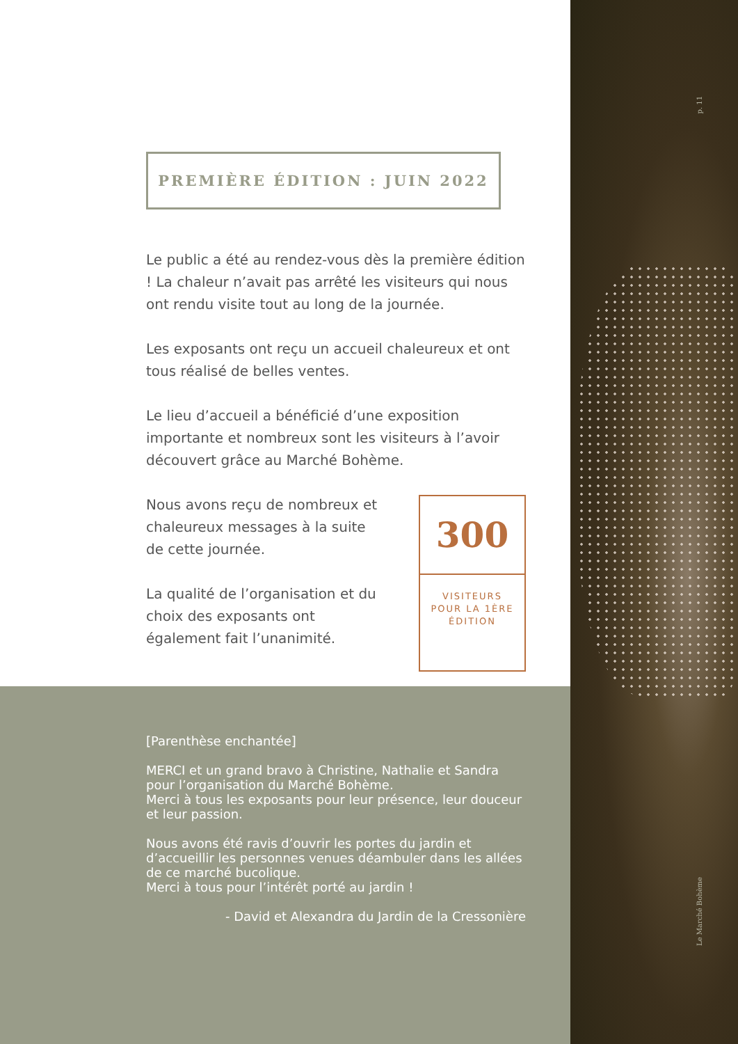p. 11
Le Marché Bohème
PREMIÈRE ÉDITION : JUIN 2022
Le public a été au rendez-vous dès la première édition ! La chaleur n’avait pas arrêté les visiteurs qui nous ont rendu visite tout au long de la journée.
Les exposants ont reçu un accueil chaleureux et ont tous réalisé de belles ventes.
Le lieu d’accueil a bénéficié d’une exposition importante et nombreux sont les visiteurs à l’avoir découvert grâce au Marché Bohème.
Nous avons reçu de nombreux et chaleureux messages à la suite de cette journée.
La qualité de l’organisation et du choix des exposants ont également fait l’unanimité.
300
VISITEURS
POUR LA 1ÈRE
ÉDITION
[Parenthèse enchantée]
MERCI et un grand bravo à Christine, Nathalie et Sandra pour l’organisation du Marché Bohème.
Merci à tous les exposants pour leur présence, leur douceur et leur passion.
Nous avons été ravis d’ouvrir les portes du jardin et d’accueillir les personnes venues déambuler dans les allées de ce marché bucolique.
Merci à tous pour l’intérêt porté au jardin !
- David et Alexandra du Jardin de la Cressonière